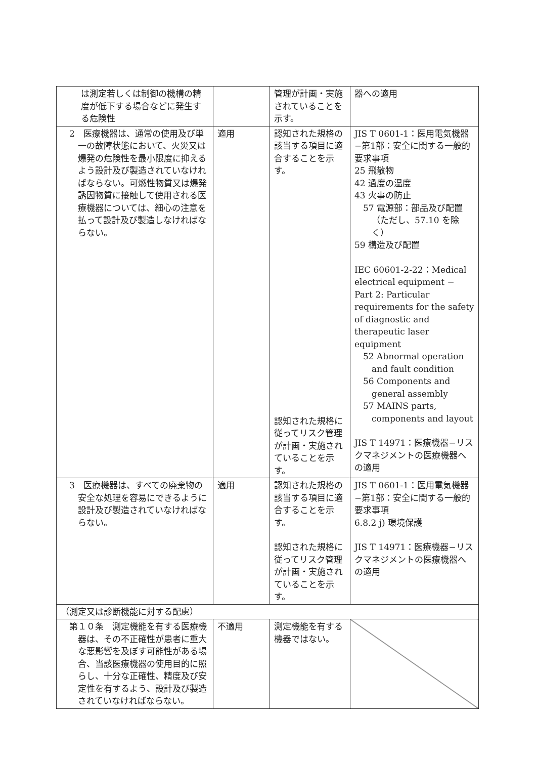| は測定若しくは制御の機構の精度が低下する場合などに発生する危険性 | | 管理が計画・実施されていることを示す。 | 器への適用 |
| 2 医療機器は、通常の使用及び単一の故障状態において、火災又は爆発の危険性を最小限度に抑えるよう設計及び製造されていなければならない。可燃性物質又は爆発誘因物質に接触して使用される医療機器については、細心の注意を払って設計及び製造しなければならない。 | 適用 | 認知された規格の該当する項目に適合することを示す。 認知された規格に従ってリスク管理が計画・実施されていることを示す。 | JIS T 0601-1：医用電気機器−第1部：安全に関する一般的要求事項 25 飛散物 42 過度の温度 43 火事の防止 57 電源部：部品及び配置（ただし、57.10 を除く） 59 構造及び配置 IEC 60601-2-22：Medical electrical equipment − Part 2: Particular requirements for the safety of diagnostic and therapeutic laser equipment 52 Abnormal operation and fault condition 56 Components and general assembly 57 MAINS parts, components and layout JIS T 14971：医療機器−リスクマネジメントの医療機器への適用 |
| 3 医療機器は、すべての廃棄物の安全な処理を容易にできるように設計及び製造されていなければならない。 | 適用 | 認知された規格の該当する項目に適合することを示す。 認知された規格に従ってリスク管理が計画・実施されていることを示す。 | JIS T 0601-1：医用電気機器−第1部：安全に関する一般的要求事項 6.8.2 j) 環境保護 JIS T 14971：医療機器−リスクマネジメントの医療機器への適用 |
| （測定又は診断機能に対する配慮） | | | |
| 第１０条 測定機能を有する医療機器は、その不正確性が患者に重大な悪影響を及ぼす可能性がある場合、当該医療機器の使用目的に照らし、十分な正確性、精度及び安定性を有するよう、設計及び製造されていなければならない。 | 不適用 | 測定機能を有する機器ではない。 | |